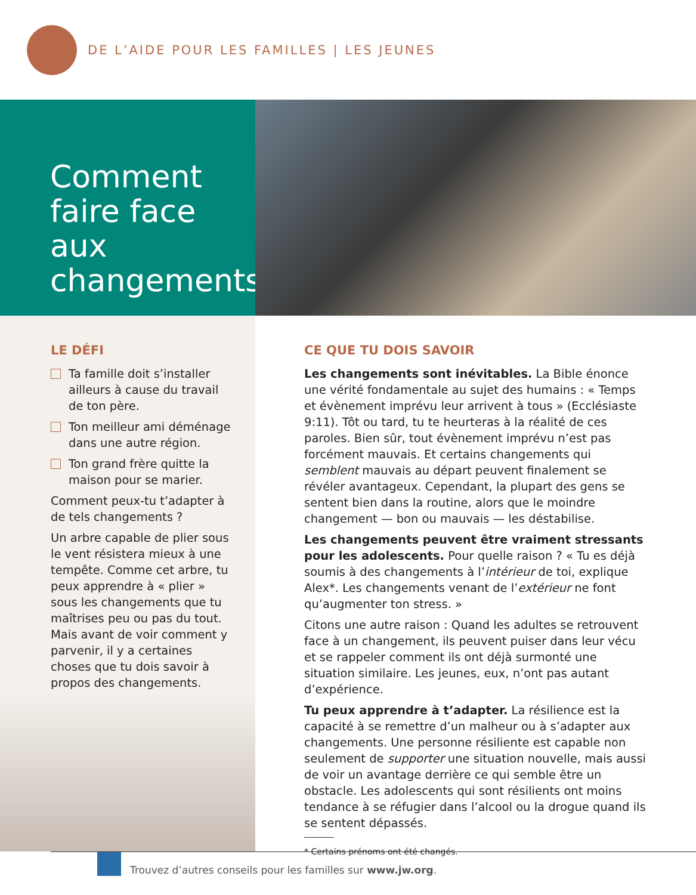DE L’AIDE POUR LES FAMILLES | LES JEUNES
Comment faire face aux changements
LE DÉFI
Ta famille doit s’installer ailleurs à cause du travail de ton père.
Ton meilleur ami déménage dans une autre région.
Ton grand frère quitte la maison pour se marier.
Comment peux-tu t’adapter à de tels changements ?
Un arbre capable de plier sous le vent résistera mieux à une tempête. Comme cet arbre, tu peux apprendre à « plier » sous les changements que tu maîtrises peu ou pas du tout. Mais avant de voir comment y parvenir, il y a certaines choses que tu dois savoir à propos des changements.
CE QUE TU DOIS SAVOIR
Les changements sont inévitables. La Bible énonce une vérité fondamentale au sujet des humains : « Temps et évènement imprévu leur arrivent à tous » (Ecclésiaste 9:11). Tôt ou tard, tu te heurteras à la réalité de ces paroles. Bien sûr, tout évènement imprévu n’est pas forcément mauvais. Et certains changements qui semblent mauvais au départ peuvent finalement se révéler avantageux. Cependant, la plupart des gens se sentent bien dans la routine, alors que le moindre changement — bon ou mauvais — les déstabilise.
Les changements peuvent être vraiment stressants pour les adolescents. Pour quelle raison ? « Tu es déjà soumis à des changements à l’intérieur de toi, explique Alex*. Les changements venant de l’extérieur ne font qu’augmenter ton stress. »
Citons une autre raison : Quand les adultes se retrouvent face à un changement, ils peuvent puiser dans leur vécu et se rappeler comment ils ont déjà surmonté une situation similaire. Les jeunes, eux, n’ont pas autant d’expérience.
Tu peux apprendre à t’adapter. La résilience est la capacité à se remettre d’un malheur ou à s’adapter aux changements. Une personne résiliente est capable non seulement de supporter une situation nouvelle, mais aussi de voir un avantage derrière ce qui semble être un obstacle. Les adolescents qui sont résilients ont moins tendance à se réfugier dans l’alcool ou la drogue quand ils se sentent dépassés.
* Certains prénoms ont été changés.
Trouvez d’autres conseils pour les familles sur www.jw.org.